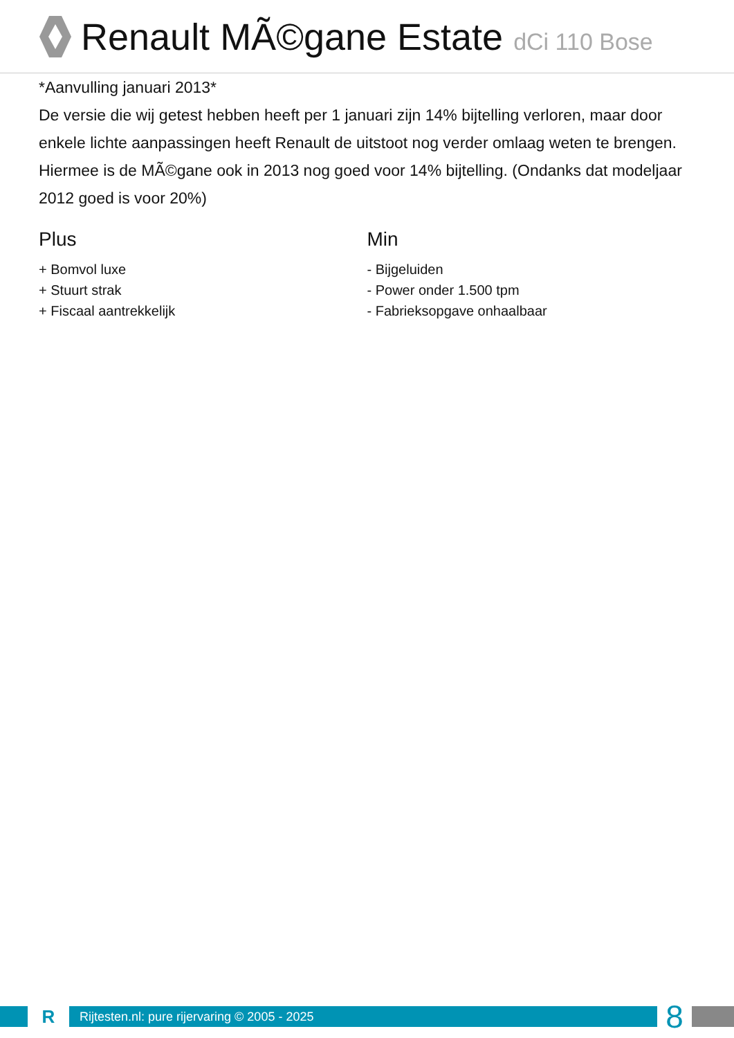Renault MÃ©gane Estate dCi 110 Bose
*Aanvulling januari 2013*
De versie die wij getest hebben heeft per 1 januari zijn 14% bijtelling verloren, maar door enkele lichte aanpassingen heeft Renault de uitstoot nog verder omlaag weten te brengen. Hiermee is de MÃ©gane ook in 2013 nog goed voor 14% bijtelling. (Ondanks dat modeljaar 2012 goed is voor 20%)
Plus
+ Bomvol luxe
+ Stuurt strak
+ Fiscaal aantrekkelijk
Min
- Bijgeluiden
- Power onder 1.500 tpm
- Fabrieksopgave onhaalbaar
R
Rijtesten.nl: pure rijervaring © 2005 - 2025
8